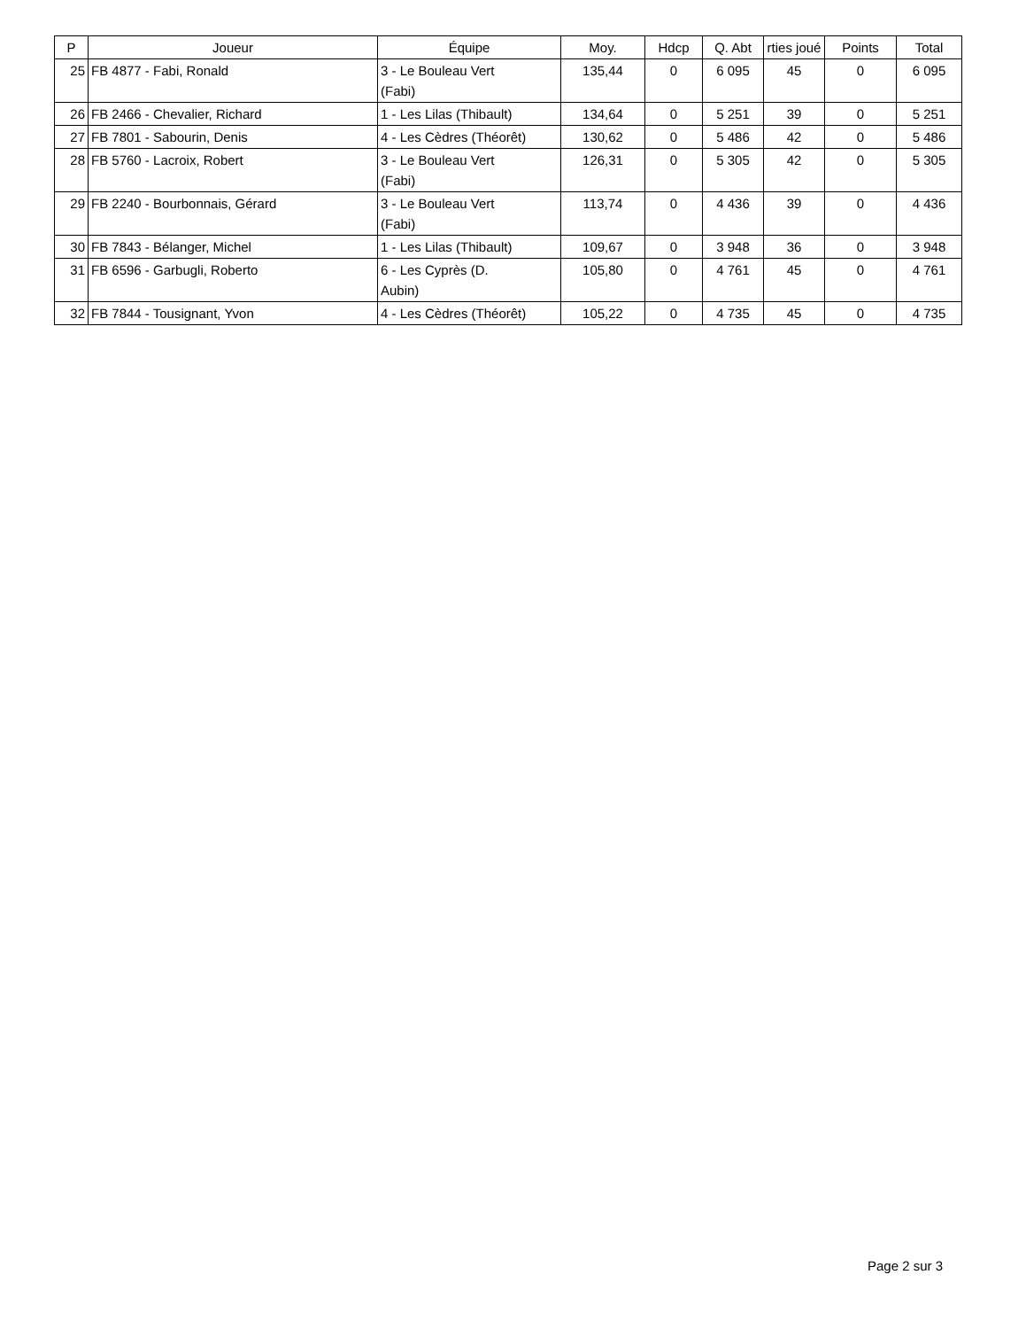| P | Joueur | Équipe | Moy. | Hdcp | Q. Abt | rties joué | Points | Total |
| --- | --- | --- | --- | --- | --- | --- | --- | --- |
| 25 | FB 4877 - Fabi, Ronald | 3 - Le Bouleau Vert (Fabi) | 135,44 | 0 | 6 095 | 45 | 0 | 6 095 |
| 26 | FB 2466 - Chevalier, Richard | 1 - Les Lilas (Thibault) | 134,64 | 0 | 5 251 | 39 | 0 | 5 251 |
| 27 | FB 7801 - Sabourin, Denis | 4 - Les Cèdres (Théorêt) | 130,62 | 0 | 5 486 | 42 | 0 | 5 486 |
| 28 | FB 5760 - Lacroix, Robert | 3 - Le Bouleau Vert (Fabi) | 126,31 | 0 | 5 305 | 42 | 0 | 5 305 |
| 29 | FB 2240 - Bourbonnais, Gérard | 3 - Le Bouleau Vert (Fabi) | 113,74 | 0 | 4 436 | 39 | 0 | 4 436 |
| 30 | FB 7843 - Bélanger, Michel | 1 - Les Lilas (Thibault) | 109,67 | 0 | 3 948 | 36 | 0 | 3 948 |
| 31 | FB 6596 - Garbugli, Roberto | 6 - Les Cyprès (D. Aubin) | 105,80 | 0 | 4 761 | 45 | 0 | 4 761 |
| 32 | FB 7844 - Tousignant, Yvon | 4 - Les Cèdres (Théorêt) | 105,22 | 0 | 4 735 | 45 | 0 | 4 735 |
Page 2 sur 3